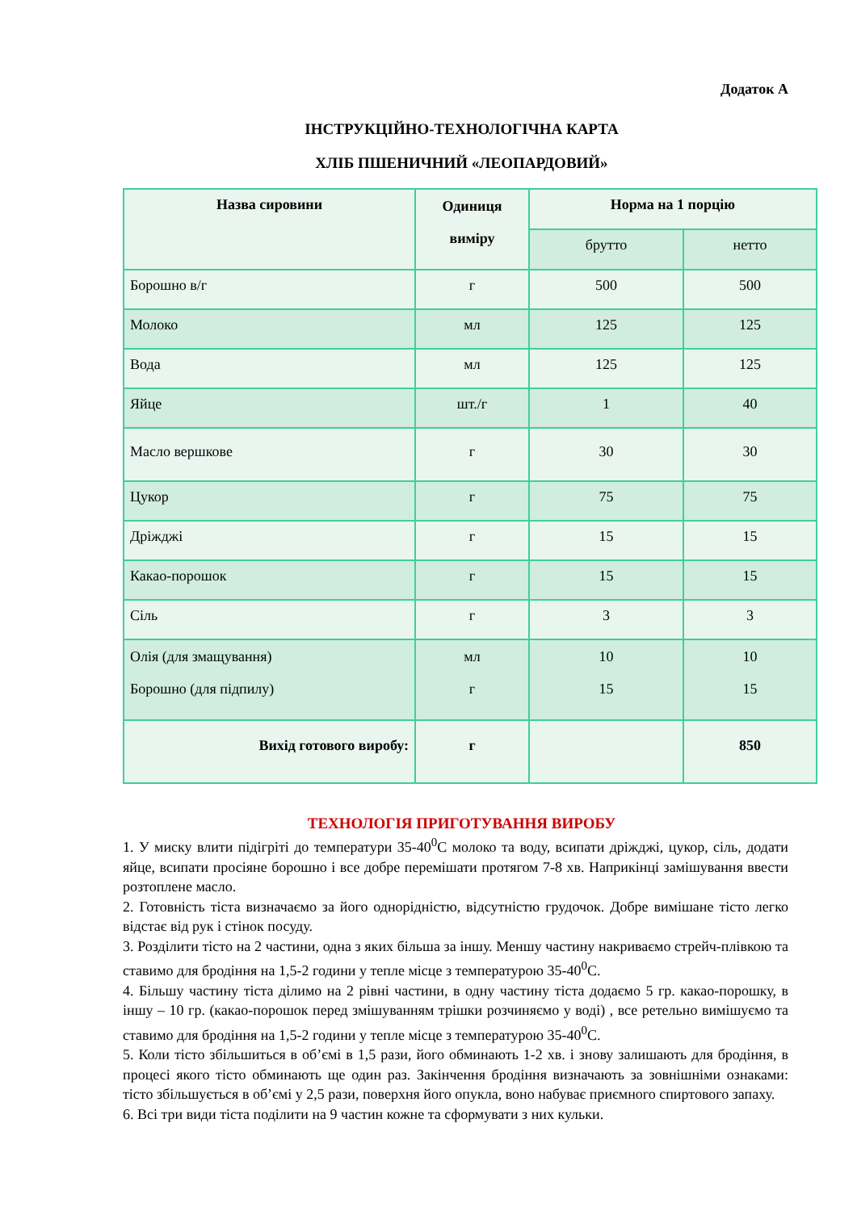Додаток А
ІНСТРУКЦІЙНО-ТЕХНОЛОГІЧНА КАРТА
ХЛІБ ПШЕНИЧНИЙ «ЛЕОПАРДОВИЙ»
| Назва сировини | Одиниця виміру | Норма на 1 порцію | |
| --- | --- | --- | --- |
| | | брутто | нетто |
| Борошно в/г | г | 500 | 500 |
| Молоко | мл | 125 | 125 |
| Вода | мл | 125 | 125 |
| Яйце | шт./г | 1 | 40 |
| Масло вершкове | г | 30 | 30 |
| Цукор | г | 75 | 75 |
| Дріжджі | г | 15 | 15 |
| Какао-порошок | г | 15 | 15 |
| Сіль | г | 3 | 3 |
| Олія (для змащування) Борошно (для підпилу) | мл г | 10 15 | 10 15 |
| Вихід готового виробу: | г | | 850 |
ТЕХНОЛОГІЯ ПРИГОТУВАННЯ ВИРОБУ
1. У миску влити підігріті до температури 35-40<sup>0</sup>С молоко та воду, всипати дріжджі, цукор, сіль, додати яйце, всипати просіяне борошно і все добре перемішати протягом 7-8 хв. Наприкінці замішування ввести розтоплене масло.
2. Готовність тіста визначаємо за його однорідністю, відсутністю грудочок. Добре вимішане тісто легко відстає від рук і стінок посуду.
3. Розділити тісто на 2 частини, одна з яких більша за іншу. Меншу частину накриваємо стрейч-плівкою та ставимо для бродіння на 1,5-2 години у тепле місце з температурою 35-40<sup>0</sup>С.
4. Більшу частину тіста ділимо на 2 рівні частини, в одну частину тіста додаємо 5 гр. какао-порошку, в іншу – 10 гр. (какао-порошок перед змішуванням трішки розчиняємо у воді) , все ретельно вимішуємо та ставимо для бродіння на 1,5-2 години у тепле місце з температурою 35-40<sup>0</sup>С.
5. Коли тісто збільшиться в об’ємі в 1,5 рази, його обминають 1-2 хв. і знову залишають для бродіння, в процесі якого тісто обминають ще один раз. Закінчення бродіння визначають за зовнішніми ознаками: тісто збільшується в об’ємі у 2,5 рази, поверхня його опукла, воно набуває приємного спиртового запаху.
6. Всі три види тіста поділити на 9 частин кожне та сформувати з них кульки.